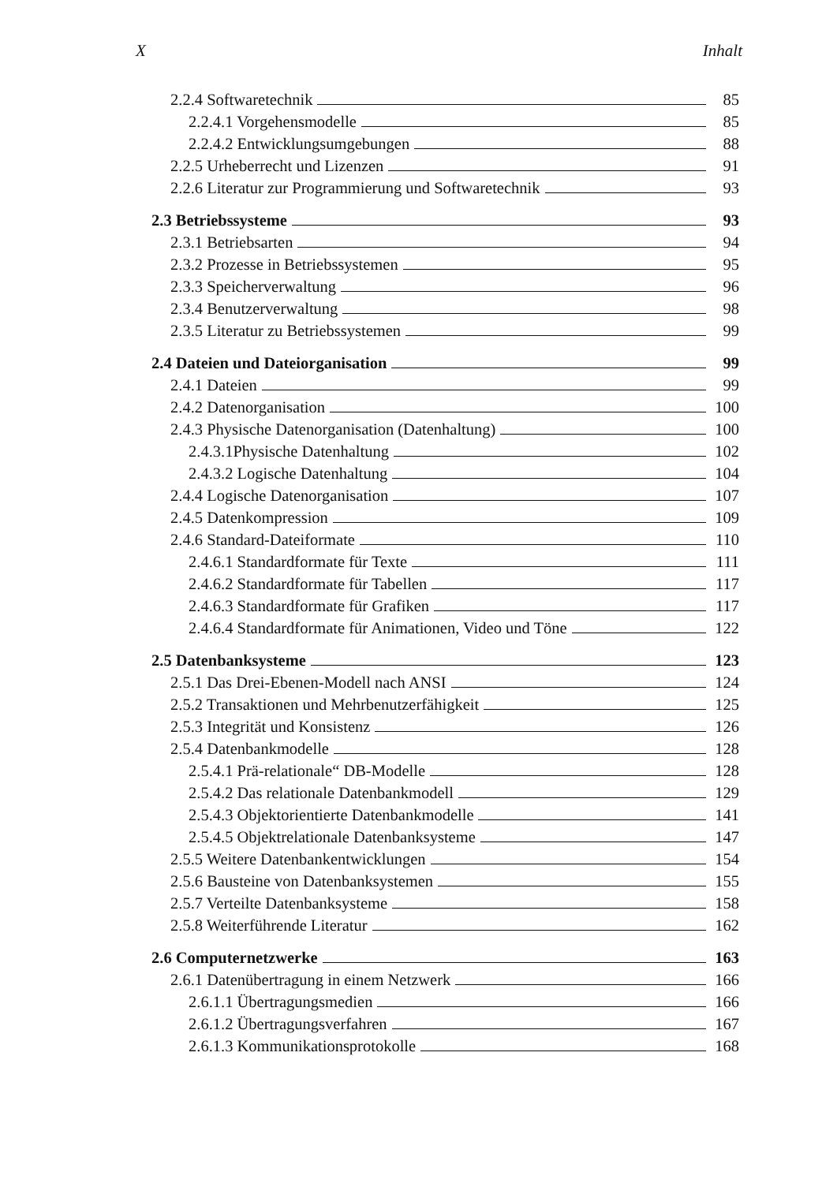X Inhalt
2.2.4 Softwaretechnik 85
2.2.4.1 Vorgehensmodelle 85
2.2.4.2 Entwicklungsumgebungen 88
2.2.5 Urheberrecht und Lizenzen 91
2.2.6 Literatur zur Programmierung und Softwaretechnik 93
2.3 Betriebssysteme 93
2.3.1 Betriebsarten 94
2.3.2 Prozesse in Betriebssystemen 95
2.3.3 Speicherverwaltung 96
2.3.4 Benutzerverwaltung 98
2.3.5 Literatur zu Betriebssystemen 99
2.4 Dateien und Dateiorganisation 99
2.4.1 Dateien 99
2.4.2 Datenorganisation 100
2.4.3 Physische Datenorganisation (Datenhaltung) 100
2.4.3.1Physische Datenhaltung 102
2.4.3.2 Logische Datenhaltung 104
2.4.4 Logische Datenorganisation 107
2.4.5 Datenkompression 109
2.4.6 Standard-Dateiformate 110
2.4.6.1 Standardformate für Texte 111
2.4.6.2 Standardformate für Tabellen 117
2.4.6.3 Standardformate für Grafiken 117
2.4.6.4 Standardformate für Animationen, Video und Töne 122
2.5 Datenbanksysteme 123
2.5.1 Das Drei-Ebenen-Modell nach ANSI 124
2.5.2 Transaktionen und Mehrbenutzerfähigkeit 125
2.5.3 Integrität und Konsistenz 126
2.5.4 Datenbankmodelle 128
2.5.4.1 Prä-relationale“ DB-Modelle 128
2.5.4.2 Das relationale Datenbankmodell 129
2.5.4.3 Objektorientierte Datenbankmodelle 141
2.5.4.5 Objektrelationale Datenbanksysteme 147
2.5.5 Weitere Datenbankentwicklungen 154
2.5.6 Bausteine von Datenbanksystemen 155
2.5.7 Verteilte Datenbanksysteme 158
2.5.8 Weiterführende Literatur 162
2.6 Computernetzwerke 163
2.6.1 Datenübertragung in einem Netzwerk 166
2.6.1.1 Übertragungsmedien 166
2.6.1.2 Übertragungsverfahren 167
2.6.1.3 Kommunikationsprotokolle 168